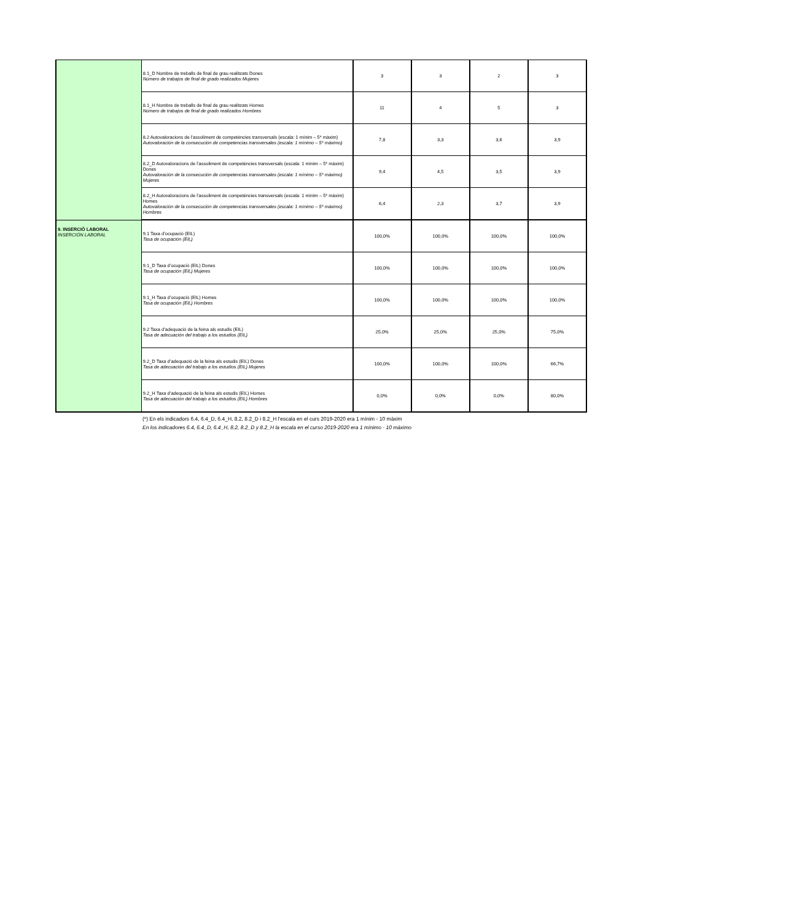| | 8.1_D Nombre de treballs de final de grau realitzats Dones Número de trabajos de final de grado realizados Mujeres | 3 | 3 | 2 | 3 |
| | 8.1_H Nombre de treballs de final de grau realitzats Homes Número de trabajos de final de grado realizados Hombres | 11 | 4 | 5 | 3 |
| | 8.2 Autovaloracions de l’assoliment de competències transversals (escala: 1 mínim – 5* màxim) Autovaloración de la consecución de competencias transversales (escala: 1 mínimo – 5* máximo) | 7,8 | 3,3 | 3,6 | 3,9 |
| | 8.2_D Autovaloracions de l’assoliment de competències transversals (escala: 1 mínim – 5* màxim) Dones Autovaloración de la consecución de competencias transversales (escala: 1 mínimo – 5* máximo) Mujeres | 9,4 | 4,5 | 3,5 | 3,9 |
| | 8.2_H Autovaloracions de l’assoliment de competències transversals (escala: 1 mínim – 5* màxim) Homes Autovaloración de la consecución de competencias transversales (escala: 1 mínimo – 5* máximo) Hombres | 6,4 | 2,3 | 3,7 | 3,9 |
| 9. INSERCIÓ LABORAL INSERCIÓN LABORAL | 9.1 Taxa d’ocupació (EIL) Tasa de ocupación (EIL) | 100,0% | 100,0% | 100,0% | 100,0% |
| | 9.1_D Taxa d’ocupació (EIL) Dones Tasa de ocupación (EIL) Mujeres | 100,0% | 100,0% | 100,0% | 100,0% |
| | 9.1_H Taxa d’ocupació (EIL) Homes Tasa de ocupación (EIL) Hombres | 100,0% | 100,0% | 100,0% | 100,0% |
| | 9.2 Taxa d’adequació de la feina als estudis (EIL) Tasa de adecuación del trabajo a los estudios (EIL) | 25,0% | 25,0% | 25,0% | 75,0% |
| | 9.2_D Taxa d’adequació de la feina als estudis (EIL) Dones Tasa de adecuación del trabajo a los estudios (EIL) Mujeres | 100,0% | 100,0% | 100,0% | 66,7% |
| | 9.2_H Taxa d’adequació de la feina als estudis (EIL) Homes Tasa de adecuación del trabajo a los estudios (EIL) Hombres | 0,0% | 0,0% | 0,0% | 80,0% |
(*) En els indicadors 6.4, 6.4_D, 6.4_H, 8.2, 8.2_D i 8.2_H l'escala en el curs 2019-2020 era 1 mínim - 10 màxim
En los indicadores 6.4, 6.4_D, 6.4_H, 8.2, 8.2_D y 8.2_H la escala en el curso 2019-2020 era 1 mínimo - 10 máximo